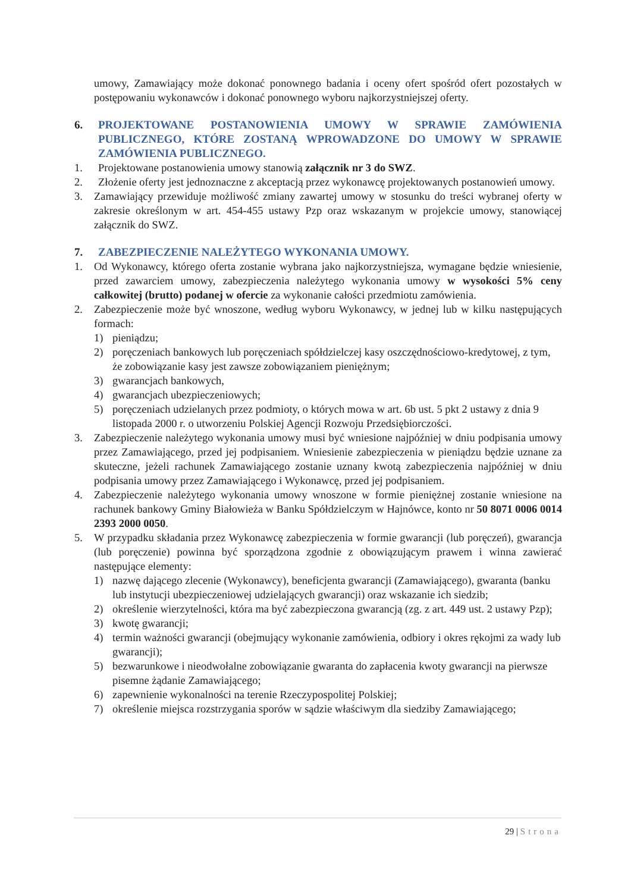umowy, Zamawiający może dokonać ponownego badania i oceny ofert spośród ofert pozostałych w postępowaniu wykonawców i dokonać ponownego wyboru najkorzystniejszej oferty.
6. PROJEKTOWANE POSTANOWIENIA UMOWY W SPRAWIE ZAMÓWIENIA PUBLICZNEGO, KTÓRE ZOSTANĄ WPROWADZONE DO UMOWY W SPRAWIE ZAMÓWIENIA PUBLICZNEGO.
1. Projektowane postanowienia umowy stanowią załącznik nr 3 do SWZ.
2. Złożenie oferty jest jednoznaczne z akceptacją przez wykonawcę projektowanych postanowień umowy.
3. Zamawiający przewiduje możliwość zmiany zawartej umowy w stosunku do treści wybranej oferty w zakresie określonym w art. 454-455 ustawy Pzp oraz wskazanym w projekcie umowy, stanowiącej załącznik do SWZ.
7. ZABEZPIECZENIE NALEŻYTEGO WYKONANIA UMOWY.
1. Od Wykonawcy, którego oferta zostanie wybrana jako najkorzystniejsza, wymagane będzie wniesienie, przed zawarciem umowy, zabezpieczenia należytego wykonania umowy w wysokości 5% ceny całkowitej (brutto) podanej w ofercie za wykonanie całości przedmiotu zamówienia.
2. Zabezpieczenie może być wnoszone, według wyboru Wykonawcy, w jednej lub w kilku następujących formach:
1) pieniądzu;
2) poręczeniach bankowych lub poręczeniach spółdzielczej kasy oszczędnościowo-kredytowej, z tym, że zobowiązanie kasy jest zawsze zobowiązaniem pieniężnym;
3) gwarancjach bankowych,
4) gwarancjach ubezpieczeniowych;
5) poręczeniach udzielanych przez podmioty, o których mowa w art. 6b ust. 5 pkt 2 ustawy z dnia 9 listopada 2000 r. o utworzeniu Polskiej Agencji Rozwoju Przedsiębiorczości.
3. Zabezpieczenie należytego wykonania umowy musi być wniesione najpóźniej w dniu podpisania umowy przez Zamawiającego, przed jej podpisaniem. Wniesienie zabezpieczenia w pieniądzu będzie uznane za skuteczne, jeżeli rachunek Zamawiającego zostanie uznany kwotą zabezpieczenia najpóźniej w dniu podpisania umowy przez Zamawiającego i Wykonawcę, przed jej podpisaniem.
4. Zabezpieczenie należytego wykonania umowy wnoszone w formie pieniężnej zostanie wniesione na rachunek bankowy Gminy Białowieża w Banku Spółdzielczym w Hajnówce, konto nr 50 8071 0006 0014 2393 2000 0050.
5. W przypadku składania przez Wykonawcę zabezpieczenia w formie gwarancji (lub poręczeń), gwarancja (lub poręczenie) powinna być sporządzona zgodnie z obowiązującym prawem i winna zawierać następujące elementy:
1) nazwę dającego zlecenie (Wykonawcy), beneficjenta gwarancji (Zamawiającego), gwaranta (banku lub instytucji ubezpieczeniowej udzielających gwarancji) oraz wskazanie ich siedzib;
2) określenie wierzytelności, która ma być zabezpieczona gwarancją (zg. z art. 449 ust. 2 ustawy Pzp);
3) kwotę gwarancji;
4) termin ważności gwarancji (obejmujący wykonanie zamówienia, odbiory i okres rękojmi za wady lub gwarancji);
5) bezwarunkowe i nieodwołalne zobowiązanie gwaranta do zapłacenia kwoty gwarancji na pierwsze pisemne żądanie Zamawiającego;
6) zapewnienie wykonalności na terenie Rzeczypospolitej Polskiej;
7) określenie miejsca rozstrzygania sporów w sądzie właściwym dla siedziby Zamawiającego;
29 | Strona